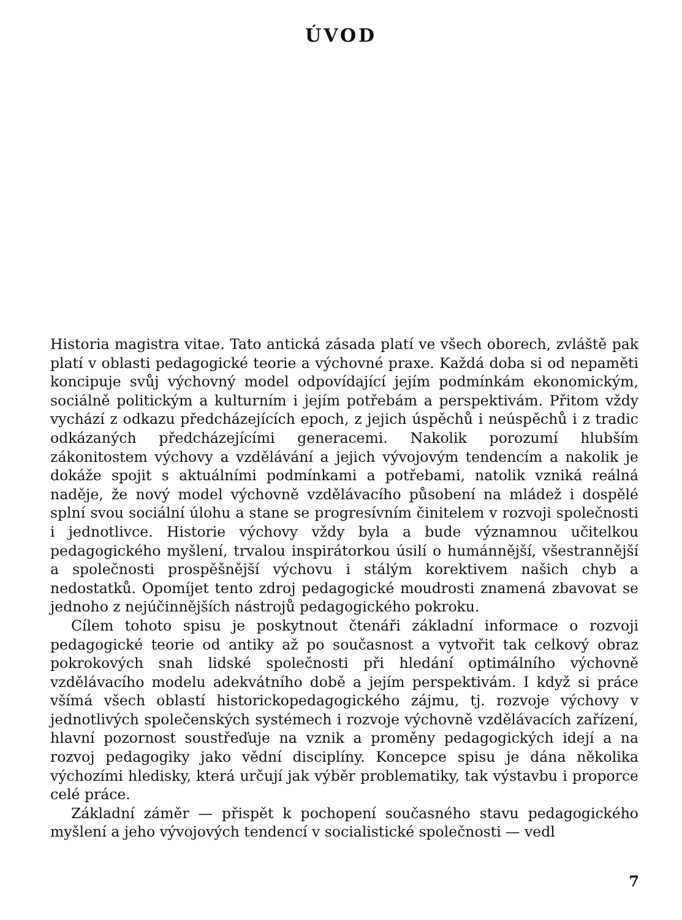ÚVOD
Historia magistra vitae. Tato antická zásada platí ve všech oborech, zvláště pak platí v oblasti pedagogické teorie a výchovné praxe. Každá doba si od nepaměti koncipuje svůj výchovný model odpovídající jejím podmínkám ekonomickým, sociálně politickým a kulturním i jejím potřebám a perspektivám. Přitom vždy vychází z odkazu předcházejících epoch, z jejich úspěchů i neúspěchů i z tradic odkázaných předcházejícími generacemi. Nakolik porozumí hlubším zákonitostem výchovy a vzdělávání a jejich vývojovým tendencím a nakolik je dokáže spojit s aktuálními podmínkami a potřebami, natolik vzniká reálná naděje, že nový model výchovně vzdělávacího působení na mládež i dospělé splní svou sociální úlohu a stane se progresívním činitelem v rozvoji společnosti i jednotlivce. Historie výchovy vždy byla a bude významnou učitelkou pedagogického myšlení, trvalou inspirátorkou úsilí o humánnější, všestrannější a společnosti prospěšnější výchovu i stálým korektivem našich chyb a nedostatků. Opomíjet tento zdroj pedagogické moudrosti znamená zbavovat se jednoho z nejúčinnějších nástrojů pedagogického pokroku.
Cílem tohoto spisu je poskytnout čtenáři základní informace o rozvoji pedagogické teorie od antiky až po současnost a vytvořit tak celkový obraz pokrokových snah lidské společnosti při hledání optimálního výchovně vzdělávacího modelu adekvátního době a jejím perspektivám. I když si práce všímá všech oblastí historickopedagogického zájmu, tj. rozvoje výchovy v jednotlivých společenských systémech i rozvoje výchovně vzdělávacích zařízení, hlavní pozornost soustřeďuje na vznik a proměny pedagogických idejí a na rozvoj pedagogiky jako vědní disciplíny. Koncepce spisu je dána několika výchozími hledisky, která určují jak výběr problematiky, tak výstavbu i proporce celé práce.
Základní záměr — přispět k pochopení současného stavu pedagogického myšlení a jeho vývojových tendencí v socialistické společnosti — vedl
7